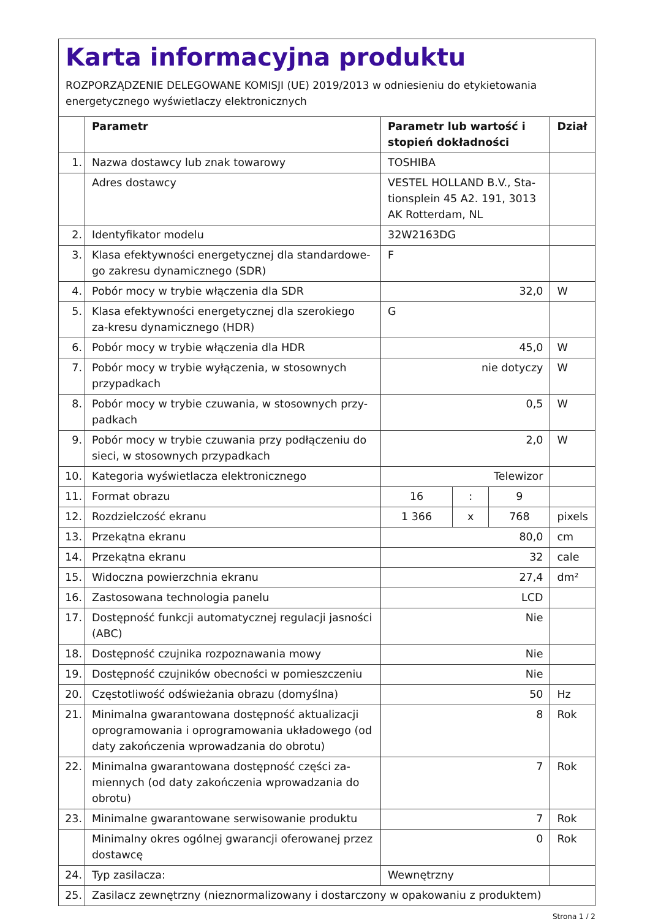Karta informacyjna produktu
ROZPORZĄDZENIE DELEGOWANE KOMISJI (UE) 2019/2013 w odniesieniu do etykietowania energetycznego wyświetlaczy elektronicznych
| | Parametr | Parametr lub wartość i stopień dokładności | | | Dział |
| --- | --- | --- | --- | --- | --- |
| 1. | Nazwa dostawcy lub znak towarowy | TOSHIBA | | | |
| | Adres dostawcy | VESTEL HOLLAND B.V., Sta-tionsplein 45 A2. 191, 3013 AK Rotterdam, NL | | | |
| 2. | Identyfikator modelu | 32W2163DG | | | |
| 3. | Klasa efektywności energetycznej dla standardowe-go zakresu dynamicznego (SDR) | F | | | |
| 4. | Pobór mocy w trybie włączenia dla SDR | 32,0 | | | W |
| 5. | Klasa efektywności energetycznej dla szerokiego za-kresu dynamicznego (HDR) | G | | | |
| 6. | Pobór mocy w trybie włączenia dla HDR | 45,0 | | | W |
| 7. | Pobór mocy w trybie wyłączenia, w stosownych przypadkach | nie dotyczy | | | W |
| 8. | Pobór mocy w trybie czuwania, w stosownych przy-padkach | 0,5 | | | W |
| 9. | Pobór mocy w trybie czuwania przy podłączeniu do sieci, w stosownych przypadkach | 2,0 | | | W |
| 10. | Kategoria wyświetlacza elektronicznego | Telewizor | | | |
| 11. | Format obrazu | 16 | : | 9 | |
| 12. | Rozdzielczość ekranu | 1 366 | x | 768 | pixels |
| 13. | Przekątna ekranu | 80,0 | | | cm |
| 14. | Przekątna ekranu | 32 | | | cale |
| 15. | Widoczna powierzchnia ekranu | 27,4 | | | dm² |
| 16. | Zastosowana technologia panelu | LCD | | | |
| 17. | Dostępność funkcji automatycznej regulacji jasności (ABC) | Nie | | | |
| 18. | Dostępność czujnika rozpoznawania mowy | Nie | | | |
| 19. | Dostępność czujników obecności w pomieszczeniu | Nie | | | |
| 20. | Częstotliwość odświeżania obrazu (domyślna) | 50 | | | Hz |
| 21. | Minimalna gwarantowana dostępność aktualizacji oprogramowania i oprogramowania układowego (od daty zakończenia wprowadzania do obrotu) | 8 | | | Rok |
| 22. | Minimalna gwarantowana dostępność części za-miennych (od daty zakończenia wprowadzania do obrotu) | 7 | | | Rok |
| 23. | Minimalne gwarantowane serwisowanie produktu | 7 | | | Rok |
| | Minimalny okres ogólnej gwarancji oferowanej przez dostawcę | 0 | | | Rok |
| 24. | Typ zasilacza: | Wewnętrzny | | | |
| 25. | Zasilacz zewnętrzny (nieznormalizowany i dostarczony w opakowaniu z produktem) | | | | |
Strona 1 / 2